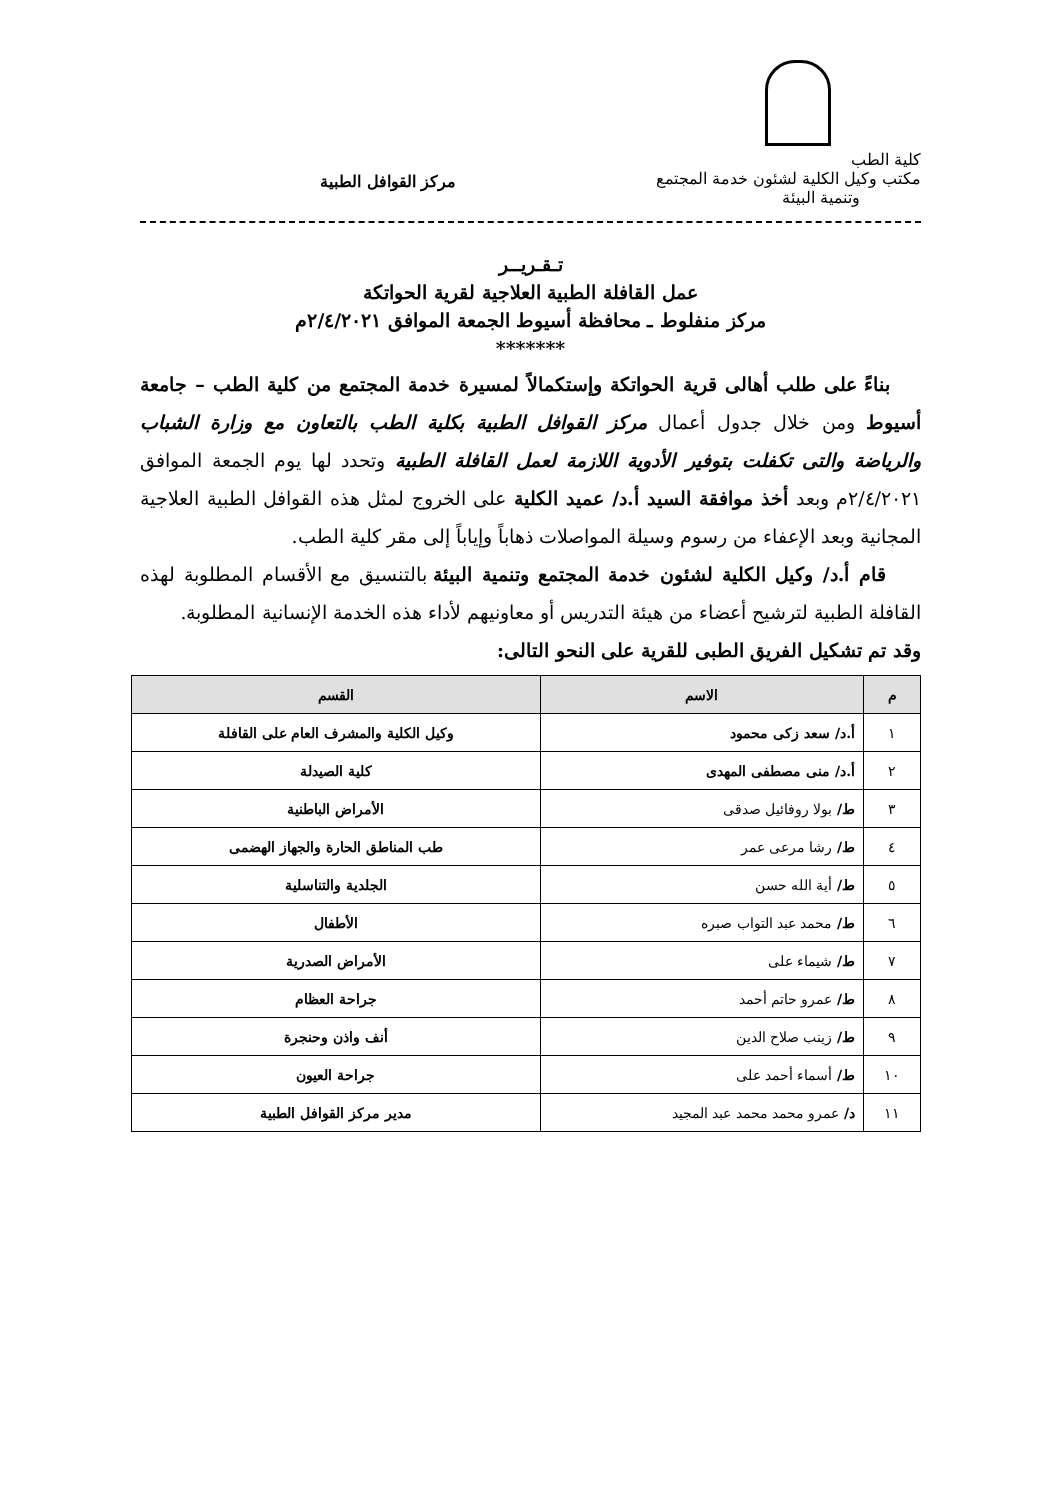كلية الطب
مكتب وكيل الكلية لشئون خدمة المجتمع
وتنمية البيئة
مركز القوافل الطبية
تـقـريــر
عمل القافلة الطبية العلاجية لقرية الحواتكة
مركز منفلوط ـ محافظة أسيوط الجمعة الموافق ٢/٤/٢٠٢١م
*******
بناءً على طلب أهالى قرية الحواتكة وإستكمالاً لمسيرة خدمة المجتمع من كلية الطب – جامعة أسيوط ومن خلال جدول أعمال مركز القوافل الطبية بكلية الطب بالتعاون مع وزارة الشباب والرياضة والتى تكفلت بتوفير الأدوية اللازمة لعمل القافلة الطبية وتحدد لها يوم الجمعة الموافق ٢/٤/٢٠٢١م وبعد أخذ موافقة السيد أ.د/ عميد الكلية على الخروج لمثل هذه القوافل الطبية العلاجية المجانية وبعد الإعفاء من رسوم وسيلة المواصلات ذهاباً وإياباً إلى مقر كلية الطب.
قام أ.د/ وكيل الكلية لشئون خدمة المجتمع وتنمية البيئة بالتنسيق مع الأقسام المطلوبة لهذه القافلة الطبية لترشيح أعضاء من هيئة التدريس أو معاونيهم لأداء هذه الخدمة الإنسانية المطلوبة.
وقد تم تشكيل الفريق الطبى للقرية على النحو التالى:
| م | الاسم | القسم |
| --- | --- | --- |
| ١ | أ.د/ سعد زكى محمود | وكيل الكلية والمشرف العام على القافلة |
| ٢ | أ.د/ منى مصطفى المهدى | كلية الصيدلة |
| ٣ | ط/ بولا روفائيل صدقى | الأمراض الباطنية |
| ٤ | ط/ رشا مرعى عمر | طب المناطق الحارة والجهاز الهضمى |
| ٥ | ط/ أية الله حسن | الجلدية والتناسلية |
| ٦ | ط/ محمد عبد التواب صبره | الأطفال |
| ٧ | ط/ شيماء على | الأمراض الصدرية |
| ٨ | ط/ عمرو حاتم أحمد | جراحة العظام |
| ٩ | ط/ زينب صلاح الدين | أنف واذن وحنجرة |
| ١٠ | ط/ أسماء أحمد على | جراحة العيون |
| ١١ | د/ عمرو محمد محمد عبد المجيد | مدير مركز القوافل الطبية |